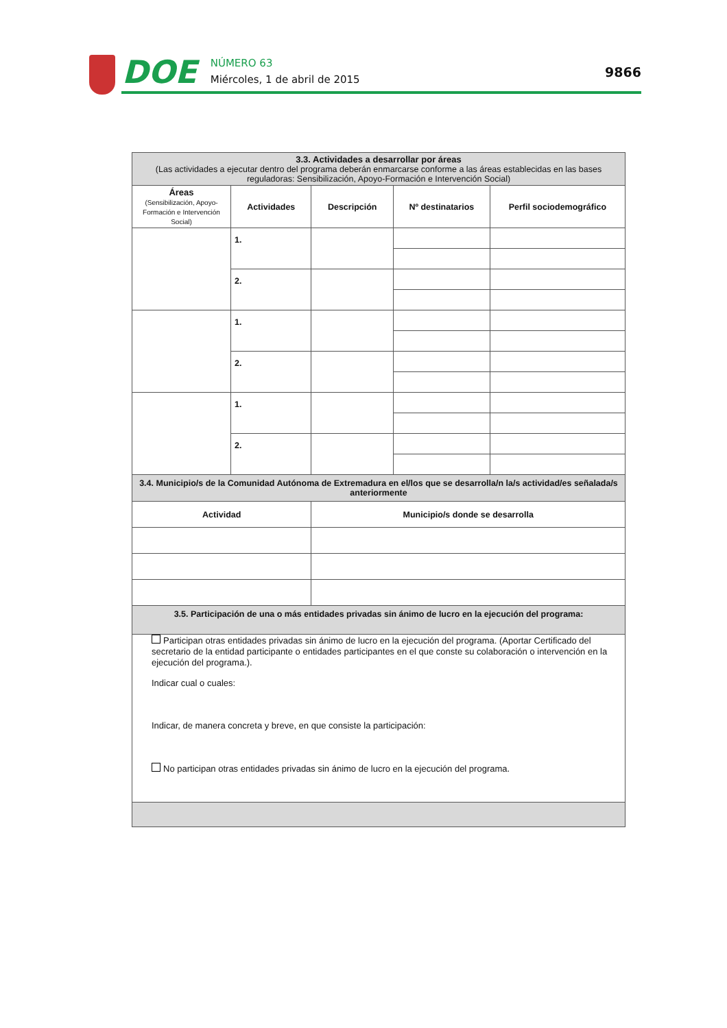DOE
NÚMERO 63
Miércoles, 1 de abril de 2015
9866
| 3.3. Actividades a desarrollar por áreas (Las actividades a ejecutar dentro del programa deberán enmarcarse conforme a las áreas establecidas en las bases reguladoras: Sensibilización, Apoyo-Formación e Intervención Social) | | | | |
| Áreas (Sensibilización, Apoyo-Formación e Intervención Social) | Actividades | Descripción | Nº destinatarios | Perfil sociodemográfico |
| | 1. | | | |
| | 2. | | | |
| | 1. | | | |
| | 2. | | | |
| | 1. | | | |
| | 2. | | | |
| 3.4. Municipio/s de la Comunidad Autónoma de Extremadura en el/los que se desarrolla/n la/s actividad/es señalada/s anteriormente | | | | |
| Actividad | | Municipio/s donde se desarrolla | | |
| 3.5. Participación de una o más entidades privadas sin ánimo de lucro en la ejecución del programa: | | | | |
| Participan otras entidades privadas sin ánimo de lucro en la ejecución del programa. (Aportar Certificado del secretario de la entidad participante o entidades participantes en el que conste su colaboración o intervención en la ejecución del programa.). Indicar cual o cuales: Indicar, de manera concreta y breve, en que consiste la participación: No participan otras entidades privadas sin ánimo de lucro en la ejecución del programa. | | | | |